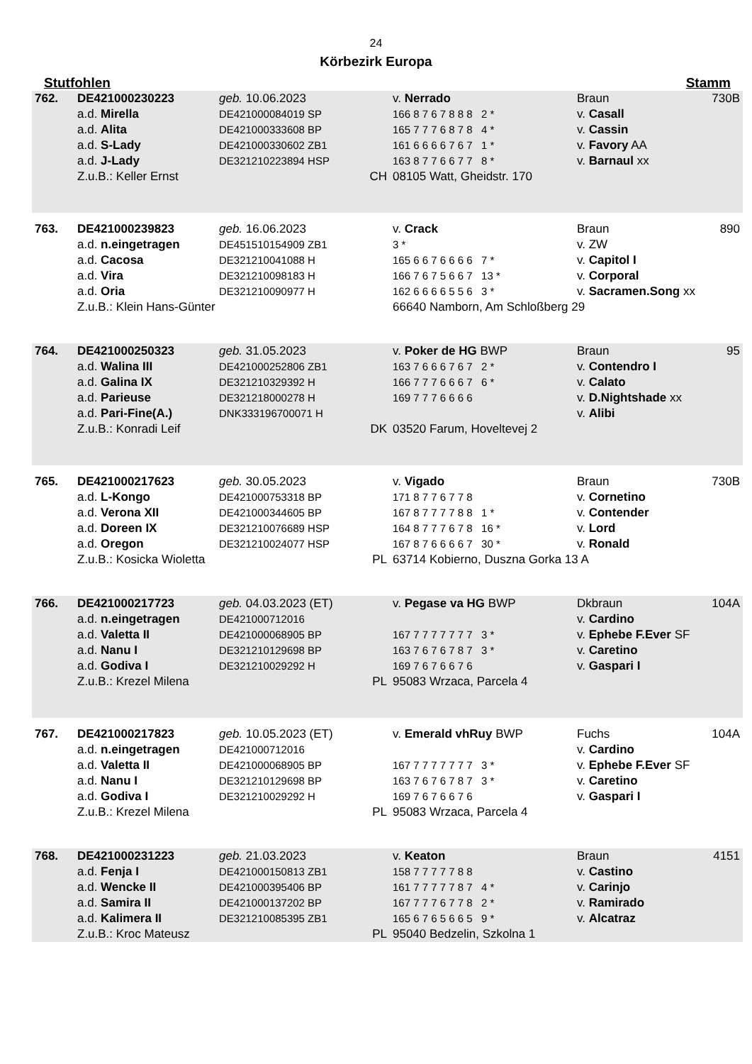24
Körbezirk Europa
Stutfohlen Stamm
| 762. | DE421000230223 | geb. 10.06.2023 | v. Nerrado | Braun | 730B |
| | a.d. Mirella | DE421000084019 SP | 166 8 7 6 7 8 8 8 2 * | v. Casall | |
| | a.d. Alita | DE421000333608 BP | 165 7 7 7 6 8 7 8 4 * | v. Cassin | |
| | a.d. S-Lady | DE421000330602 ZB1 | 161 6 6 6 6 7 6 7 1 * | v. Favory AA | |
| | a.d. J-Lady | DE321210223894 HSP | 163 8 7 7 6 6 7 7 8 * | v. Barnaul xx | |
| | Z.u.B.: Keller Ernst | CH | 08105 Watt, Gheidstr. 170 | | |
| 763. | DE421000239823 | geb. 16.06.2023 | v. Crack | Braun | 890 |
| | a.d. n.eingetragen | DE451510154909 ZB1 | 3 * | v. ZW | |
| | a.d. Cacosa | DE321210041088 H | 165 6 6 7 6 6 6 6 7 * | v. Capitol I | |
| | a.d. Vira | DE321210098183 H | 166 7 6 7 5 6 6 7 13 * | v. Corporal | |
| | a.d. Oria | DE321210090977 H | 162 6 6 6 6 5 5 6 3 * | v. Sacramen.Song xx | |
| | Z.u.B.: Klein Hans-Günter | | 66640 Namborn, Am Schloßberg 29 | | |
| 764. | DE421000250323 | geb. 31.05.2023 | v. Poker de HG BWP | Braun | 95 |
| | a.d. Walina III | DE421000252806 ZB1 | 163 7 6 6 6 7 6 7 2 * | v. Contendro I | |
| | a.d. Galina IX | DE321210329392 H | 166 7 7 7 6 6 6 7 6 * | v. Calato | |
| | a.d. Parieuse | DE321218000278 H | 169 7 7 7 6 6 6 6 | v. D.Nightshade xx | |
| | a.d. Pari-Fine(A.) | DNK333196700071 H | | v. Alibi | |
| | Z.u.B.: Konradi Leif | DK | 03520 Farum, Hoveltevej 2 | | |
| 765. | DE421000217623 | geb. 30.05.2023 | v. Vigado | Braun | 730B |
| | a.d. L-Kongo | DE421000753318 BP | 171 8 7 7 6 7 7 8 | v. Cornetino | |
| | a.d. Verona XII | DE421000344605 BP | 167 8 7 7 7 7 8 8 1 * | v. Contender | |
| | a.d. Doreen IX | DE321210076689 HSP | 164 8 7 7 7 6 7 8 16 * | v. Lord | |
| | a.d. Oregon | DE321210024077 HSP | 167 8 7 6 6 6 6 7 30 * | v. Ronald | |
| | Z.u.B.: Kosicka Wioletta | PL | 63714 Kobierno, Duszna Gorka 13 A | | |
| 766. | DE421000217723 | geb. 04.03.2023 (ET) | v. Pegase va HG BWP | Dkbraun | 104A |
| | a.d. n.eingetragen | DE421000712016 | | v. Cardino | |
| | a.d. Valetta II | DE421000068905 BP | 167 7 7 7 7 7 7 7 3 * | v. Ephebe F.Ever SF | |
| | a.d. Nanu I | DE321210129698 BP | 163 7 6 7 6 7 8 7 3 * | v. Caretino | |
| | a.d. Godiva I | DE321210029292 H | 169 7 6 7 6 6 7 6 | v. Gaspari I | |
| | Z.u.B.: Krezel Milena | PL | 95083 Wrzaca, Parcela 4 | | |
| 767. | DE421000217823 | geb. 10.05.2023 (ET) | v. Emerald vhRuy BWP | Fuchs | 104A |
| | a.d. n.eingetragen | DE421000712016 | | v. Cardino | |
| | a.d. Valetta II | DE421000068905 BP | 167 7 7 7 7 7 7 7 3 * | v. Ephebe F.Ever SF | |
| | a.d. Nanu I | DE321210129698 BP | 163 7 6 7 6 7 8 7 3 * | v. Caretino | |
| | a.d. Godiva I | DE321210029292 H | 169 7 6 7 6 6 7 6 | v. Gaspari I | |
| | Z.u.B.: Krezel Milena | PL | 95083 Wrzaca, Parcela 4 | | |
| 768. | DE421000231223 | geb. 21.03.2023 | v. Keaton | Braun | 4151 |
| | a.d. Fenja I | DE421000150813 ZB1 | 158 7 7 7 7 7 8 8 | v. Castino | |
| | a.d. Wencke II | DE421000395406 BP | 161 7 7 7 7 7 8 7 4 * | v. Carinjo | |
| | a.d. Samira II | DE421000137202 BP | 167 7 7 7 6 7 7 8 2 * | v. Ramirado | |
| | a.d. Kalimera II | DE321210085395 ZB1 | 165 6 7 6 5 6 6 5 9 * | v. Alcatraz | |
| | Z.u.B.: Kroc Mateusz | PL | 95040 Bedzelin, Szkolna 1 | | |